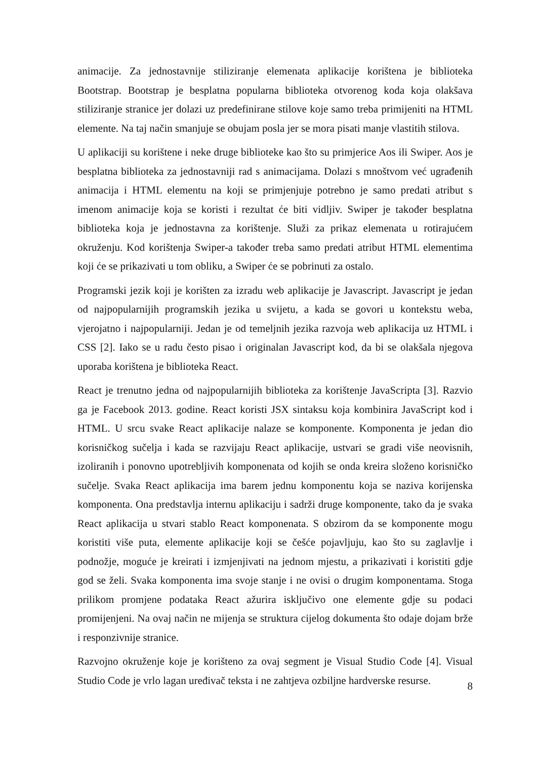animacije. Za jednostavnije stiliziranje elemenata aplikacije korištena je biblioteka Bootstrap. Bootstrap je besplatna popularna biblioteka otvorenog koda koja olakšava stiliziranje stranice jer dolazi uz predefinirane stilove koje samo treba primijeniti na HTML elemente. Na taj način smanjuje se obujam posla jer se mora pisati manje vlastitih stilova.
U aplikaciji su korištene i neke druge biblioteke kao što su primjerice Aos ili Swiper. Aos je besplatna biblioteka za jednostavniji rad s animacijama. Dolazi s mnoštvom već ugrađenih animacija i HTML elementu na koji se primjenjuje potrebno je samo predati atribut s imenom animacije koja se koristi i rezultat će biti vidljiv. Swiper je također besplatna biblioteka koja je jednostavna za korištenje. Služi za prikaz elemenata u rotirajućem okruženju. Kod korištenja Swiper-a također treba samo predati atribut HTML elementima koji će se prikazivati u tom obliku, a Swiper će se pobrinuti za ostalo.
Programski jezik koji je korišten za izradu web aplikacije je Javascript. Javascript je jedan od najpopularnijih programskih jezika u svijetu, a kada se govori u kontekstu weba, vjerojatno i najpopularniji. Jedan je od temeljnih jezika razvoja web aplikacija uz HTML i CSS [2]. Iako se u radu često pisao i originalan Javascript kod, da bi se olakšala njegova uporaba korištena je biblioteka React.
React je trenutno jedna od najpopularnijih biblioteka za korištenje JavaScripta [3]. Razvio ga je Facebook 2013. godine. React koristi JSX sintaksu koja kombinira JavaScript kod i HTML. U srcu svake React aplikacije nalaze se komponente. Komponenta je jedan dio korisničkog sučelja i kada se razvijaju React aplikacije, ustvari se gradi više neovisnih, izoliranih i ponovno upotrebljivih komponenata od kojih se onda kreira složeno korisničko sučelje. Svaka React aplikacija ima barem jednu komponentu koja se naziva korijenska komponenta. Ona predstavlja internu aplikaciju i sadrži druge komponente, tako da je svaka React aplikacija u stvari stablo React komponenata. S obzirom da se komponente mogu koristiti više puta, elemente aplikacije koji se češće pojavljuju, kao što su zaglavlje i podnožje, moguće je kreirati i izmjenjivati na jednom mjestu, a prikazivati i koristiti gdje god se želi. Svaka komponenta ima svoje stanje i ne ovisi o drugim komponentama. Stoga prilikom promjene podataka React ažurira isključivo one elemente gdje su podaci promijenjeni. Na ovaj način ne mijenja se struktura cijelog dokumenta što odaje dojam brže i responzivnije stranice.
Razvojno okruženje koje je korišteno za ovaj segment je Visual Studio Code [4]. Visual Studio Code je vrlo lagan uređivač teksta i ne zahtjeva ozbiljne hardverske resurse.
8